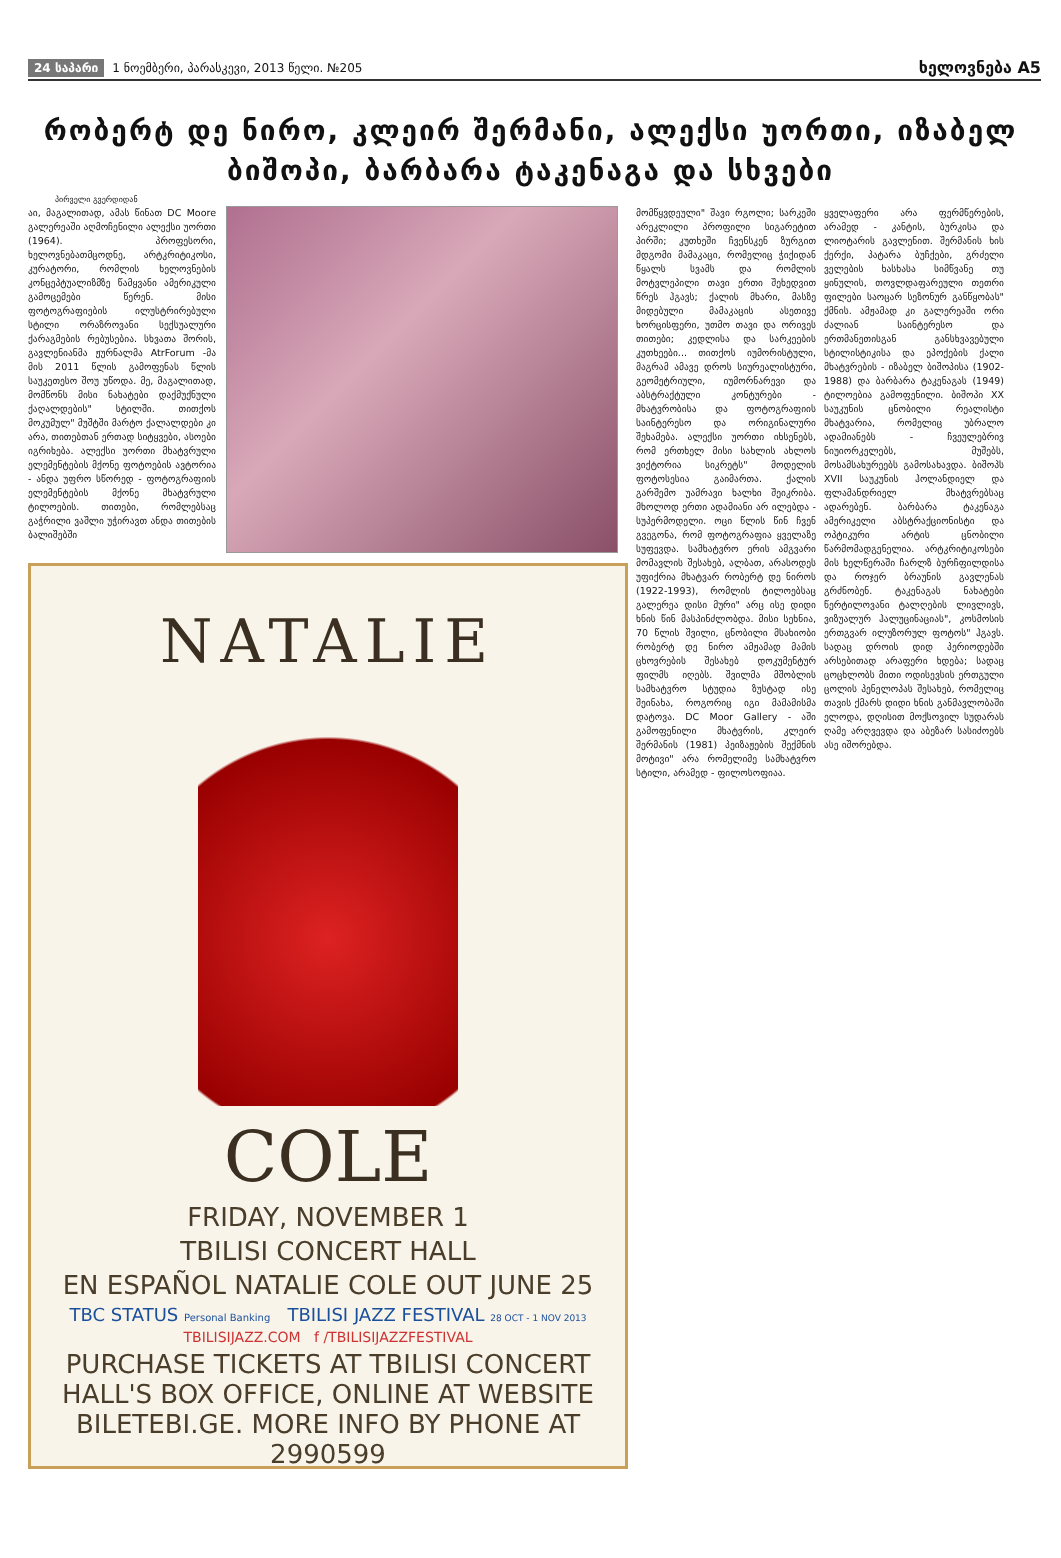24 საპარი 1 ნოემბერი, პარასკევი, 2013 წელი. №205 ხელოვნება A5
რობერტ დე ნირო, კლეირ შერმანი, ალექსი უორთი, იზაბელ ბიშოპი, ბარბარა ტაკენაგა და სხვები
პირველი გვერდიდან
აი, მაგალითად, ამას წინათ DC Moore გალერეაში აღმოჩენილი ალექსი უორთი (1964). პროფესორი, ხელოვნებათმცოდნე, არტკრიტიკოსი, კურატორი, რომლის ხელოვნების კონცეპტუალიზმზე წამყვანი ამერიკული გამოცემები წერენ. მისი ფოტოგრაფიების ილუსტრირებული სტილი ორაზროვანი სექსუალური ქარაგმების რებუსებია. სხვათა შორის, გავლენიანმა ჟურნალმა AtrForum -მა მის 2011 წლის გამოფენას წლის საუკეთესო შოუ უწოდა. მე, მაგალითად, მომწონს მისი ნახატები დაქმუქნული ქაღალდების" სტილში. თითქოს მოკუმულ" მუშტში მარტო ქალალდები კი არა, თითებთან ერთად სიტყვები, ასოები იგრიხება. ალექსი უორთი მხატვრული ელემენტების მქონე ფოტოების ავტორია - ანდა უფრო სწორედ - ფოტოგრაფიის ელემენტების მქონე მხატვრული ტილოების. თითები, რომლებსაც გაჭრილი ვაშლი უჭირავთ ანდა თითების ბალიშებში
NATALIE
COLE
FRIDAY, NOVEMBER 1
TBILISI CONCERT HALL
EN ESPAÑOL NATALIE COLE OUT JUNE 25
TBC STATUS Personal Banking TBILISI JAZZ FESTIVAL 28 OCT - 1 NOV 2013
TBILISIJAZZ.COM f /TBILISIJAZZFESTIVAL
PURCHASE TICKETS AT TBILISI CONCERT HALL'S BOX OFFICE, ONLINE AT WEBSITE BILETEBI.GE. MORE INFO BY PHONE AT 2990599
მომწყვდეული" შავი რგოლი; სარკეში არეკლილი პროფილი სიგარეტით პირში; კუთხეში ჩვენსკენ ზურგით მდგომი მამაკაცი, რომელიც ჭიქიდან წყალს სვამს და რომლის მოტვლეპილი თავი ერთი შეხედვით წრეს ჰგავს; ქალის მხარი, მასზე მიდებული მამაკაცის ასეთივე ხორცისფერი, უთმო თავი და ორივეს თითები; კედლისა და სარკეების კუთხეები... თითქოს იუმორისტული, მაგრამ ამავე დროს სიურეალისტური, გეომეტრიული, იუმორნარევი და აბსტრაქტული კონტურები - მხატვრობისა და ფოტოგრაფიის საინტერესო და ორიგინალური შეხამება. ალექსი უორთი იხსენებს, რომ ერთხელ მისი სახლის ახლოს ვიქტორია სიკრეტს" მოდელის ფოტოსესია გაიმართა. ქალის გარშემო უამრავი ხალხი შეიკრიბა. მხოლოდ ერთი ადამიანი არ ილებდა - სუპერმოდელი. ოცი წლის წინ ჩვენ გვეგონა, რომ ფოტოგრაფია ყველაზე სუფევდა. სამხატვრო ერის ამგვარი მომავლის შესახებ, ალბათ, არასოდეს უფიქრია მხატვარ რობერტ დე ნიროს (1922-1993), რომლის ტილოებსაც გალერეა დისი მური" არც ისე დიდი ხნის წინ მასპინძლობდა. მისი სეხნია, 70 წლის შვილი, ცნობილი მსახიობი რობერტ დე ნირო ამჟამად მამის ცხოვრების შესახებ დოკუმენტურ ფილმს იღებს. შვილმა მშობლის სამხატვრო სტუდია ზუსტად ისე შეინახა, როგორიც იგი მამამისმა დატოვა. DC Moor Gallery - აში გამოფენილი მხატვრის, კლეირ შერმანის (1981) პეიზაჟების შექმნის მოტივი" არა რომელიმე სამხატვრო სტილი, არამედ - ფილოსოფიაა.
ყველაფერი არა ფერმწერების, არამედ - კანტის, ბურკისა და ლიოტარის გავლენით. შერმანის ხის ქერქი, პატარა ბუჩქები, გრძელი ველების ხასხასა სიმწვანე თუ ყინულის, თოვლდაფარეული თეთრი ფილები საოცარ სეზონურ განწყობას" ქმნის. ამჟამად კი გალერეაში ორი ძალიან საინტერესო და ერთმანეთისგან განსხვავებული სტილისტიკისა და ეპოქების ქალი მხატვრების - იზაბელ ბიშოპისა (1902-1988) და ბარბარა ტაკენაგას (1949) ტილოებია გამოფენილი. ბიშოპი XX საუკუნის ცნობილი რეალისტი მხატვარია, რომელიც უბრალო ადამიანებს - ჩვეულებრივ ნიუიორკელებს, მუშებს, მოსამსახურეებს გამოსახავდა. ბიშოპს XVII საუკუნის ჰოლანდიელ და ფლამანდრიელ მხატვრებსაც ადარებენ. ბარბარა ტაკენაგა ამერიკელი აბსტრაქციონისტი და ოპტიკური არტის ცნობილი წარმომადგენელია. არტკრიტიკოსები მის ხელწერაში ჩარლზ ბურჩფილდისა და როჯერ ბრაუნის გავლენას გრძნობენ. ტაკენაგას ნახატები წერტილოვანი ტალღების ლივლივს, ვიზუალურ ჰალუცინაციას", კოსმოსის ერთგვარ ილუზორულ ფოტოს" ჰგავს. სადაც დროის დიდ პერიოდებში არსებითად არაფერი ხდება; სადაც ცოცხლობს მითი ოდისევსის ერთგული ცოლის პენელოპას შესახებ, რომელიც თავის ქმარს დიდი ხნის განმავლობაში ელოდა, დღისით მოქსოვილ სუდარას ღამე არღვევდა და აბეზარ სასიძოებს ასე იშორებდა.